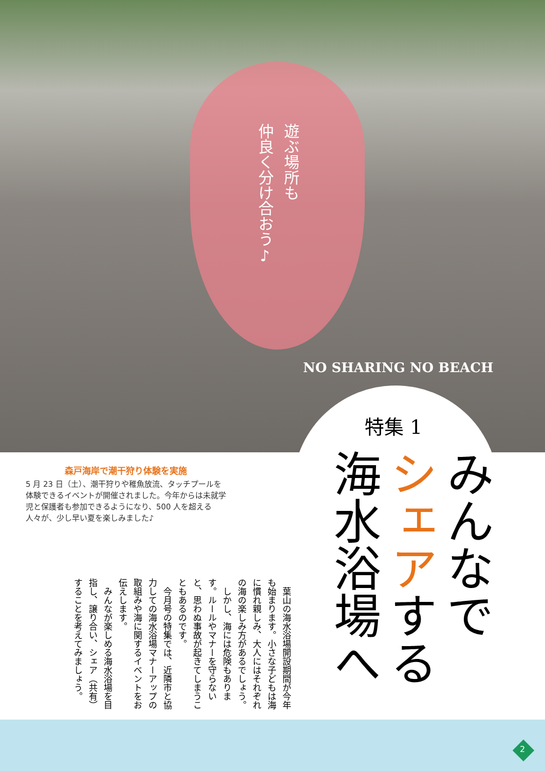遊ぶ場所も
仲良く分け合おう♪
NO SHARING NO BEACH
特集 1
みんなで
シェアする
海水浴場へ
森戸海岸で潮干狩り体験を実施
5 月 23 日（土）、潮干狩りや稚魚放流、タッチプールを体験できるイベントが開催されました。今年からは未就学児と保護者も参加できるようになり、500 人を超える人々が、少し早い夏を楽しみました♪
　葉山の海水浴場開設期間が今年も始まります。小さな子どもは海に慣れ親しみ、大人にはそれぞれの海の楽しみ方があるでしょう。
　しかし、海には危険もあります。ルールやマナーを守らないと、思わぬ事故が起きてしまうこともあるのです。
　今月号の特集では、近隣市と協力しての海水浴場マナーアップの取組みや海に関するイベントをお伝えします。
　みんなが楽しめる海水浴場を目指し、譲り合い、シェア（共有）することを考えてみましょう。
2